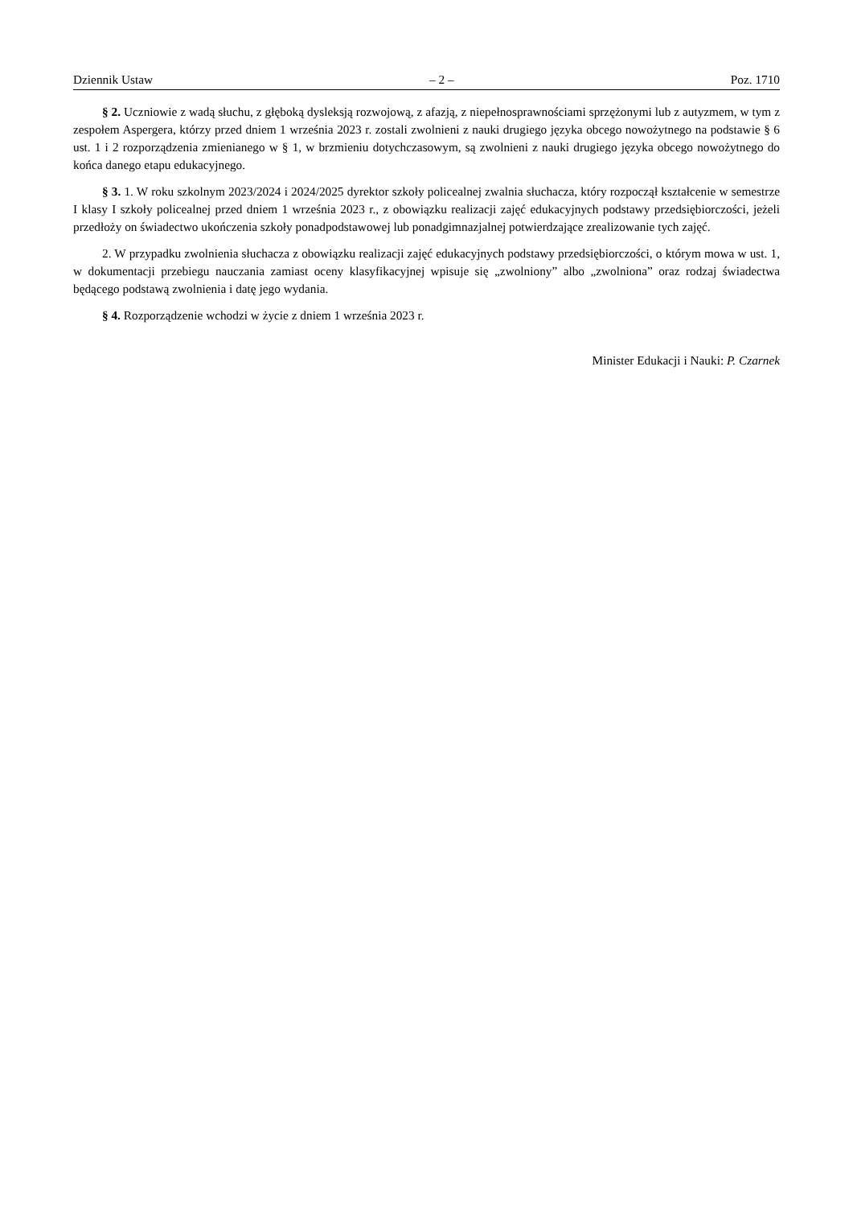Dziennik Ustaw – 2 – Poz. 1710
§ 2. Uczniowie z wadą słuchu, z głęboką dysleksją rozwojową, z afazją, z niepełnosprawnościami sprzężonymi lub z autyzmem, w tym z zespołem Aspergera, którzy przed dniem 1 września 2023 r. zostali zwolnieni z nauki drugiego języka obcego nowożytnego na podstawie § 6 ust. 1 i 2 rozporządzenia zmienianego w § 1, w brzmieniu dotychczasowym, są zwolnieni z nauki drugiego języka obcego nowożytnego do końca danego etapu edukacyjnego.
§ 3. 1. W roku szkolnym 2023/2024 i 2024/2025 dyrektor szkoły policealnej zwalnia słuchacza, który rozpoczął kształcenie w semestrze I klasy I szkoły policealnej przed dniem 1 września 2023 r., z obowiązku realizacji zajęć edukacyjnych podstawy przedsiębiorczości, jeżeli przedłoży on świadectwo ukończenia szkoły ponadpodstawowej lub ponadgimnazjalnej potwierdzające zrealizowanie tych zajęć.
2. W przypadku zwolnienia słuchacza z obowiązku realizacji zajęć edukacyjnych podstawy przedsiębiorczości, o którym mowa w ust. 1, w dokumentacji przebiegu nauczania zamiast oceny klasyfikacyjnej wpisuje się „zwolniony” albo „zwolniona” oraz rodzaj świadectwa będącego podstawą zwolnienia i datę jego wydania.
§ 4. Rozporządzenie wchodzi w życie z dniem 1 września 2023 r.
Minister Edukacji i Nauki: P. Czarnek